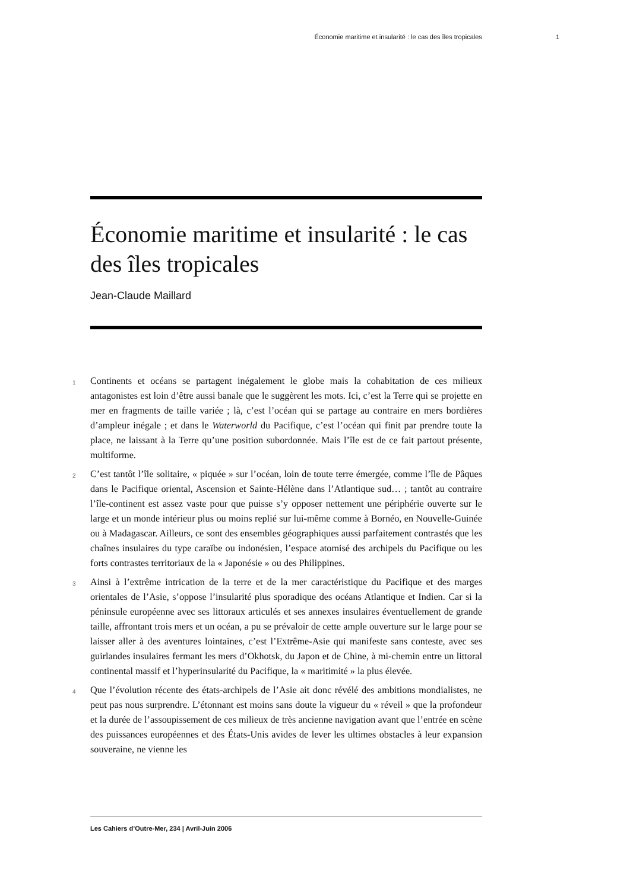Économie maritime et insularité : le cas des îles tropicales 1
Économie maritime et insularité : le cas des îles tropicales
Jean-Claude Maillard
1 Continents et océans se partagent inégalement le globe mais la cohabitation de ces milieux antagonistes est loin d’être aussi banale que le suggèrent les mots. Ici, c’est la Terre qui se projette en mer en fragments de taille variée ; là, c’est l’océan qui se partage au contraire en mers bordières d’ampleur inégale ; et dans le Waterworld du Pacifique, c’est l’océan qui finit par prendre toute la place, ne laissant à la Terre qu’une position subordonnée. Mais l’île est de ce fait partout présente, multiforme.
2 C’est tantôt l’île solitaire, « piquée » sur l’océan, loin de toute terre émergée, comme l’île de Pâques dans le Pacifique oriental, Ascension et Sainte-Hélène dans l’Atlantique sud… ; tantôt au contraire l’île-continent est assez vaste pour que puisse s’y opposer nettement une périphérie ouverte sur le large et un monde intérieur plus ou moins replié sur lui-même comme à Bornéo, en Nouvelle-Guinée ou à Madagascar. Ailleurs, ce sont des ensembles géographiques aussi parfaitement contrastés que les chaînes insulaires du type caraïbe ou indonésien, l’espace atomisé des archipels du Pacifique ou les forts contrastes territoriaux de la « Japonésie » ou des Philippines.
3 Ainsi à l’extrême intrication de la terre et de la mer caractéristique du Pacifique et des marges orientales de l’Asie, s’oppose l’insularité plus sporadique des océans Atlantique et Indien. Car si la péninsule européenne avec ses littoraux articulés et ses annexes insulaires éventuellement de grande taille, affrontant trois mers et un océan, a pu se prévaloir de cette ample ouverture sur le large pour se laisser aller à des aventures lointaines, c’est l’Extrême-Asie qui manifeste sans conteste, avec ses guirlandes insulaires fermant les mers d’Okhotsk, du Japon et de Chine, à mi-chemin entre un littoral continental massif et l’hyperinsularité du Pacifique, la « maritimité » la plus élevée.
4 Que l’évolution récente des états-archipels de l’Asie ait donc révélé des ambitions mondialistes, ne peut pas nous surprendre. L’étonnant est moins sans doute la vigueur du « réveil » que la profondeur et la durée de l’assoupissement de ces milieux de très ancienne navigation avant que l’entrée en scène des puissances européennes et des États-Unis avides de lever les ultimes obstacles à leur expansion souveraine, ne vienne les
Les Cahiers d’Outre-Mer, 234 | Avril-Juin 2006